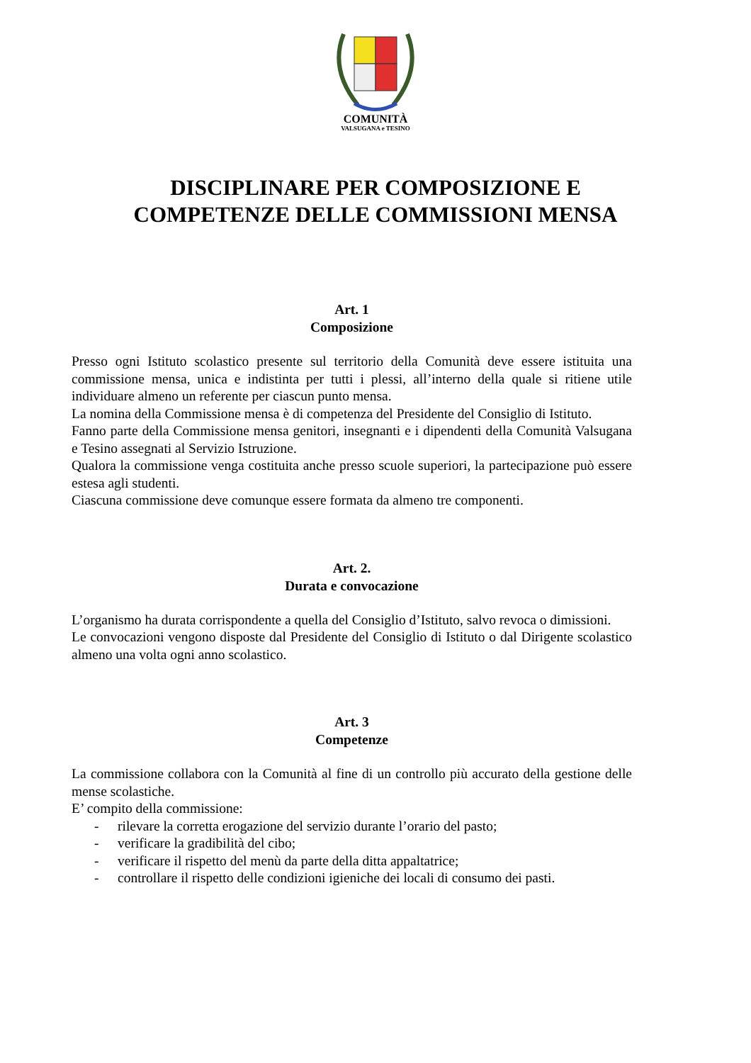COMUNITÀ
VALSUGANA e TESINO
DISCIPLINARE PER COMPOSIZIONE E
COMPETENZE DELLE COMMISSIONI MENSA
Art. 1
Composizione
Presso ogni Istituto scolastico presente sul territorio della Comunità deve essere istituita una commissione mensa, unica e indistinta per tutti i plessi, all’interno della quale si ritiene utile individuare almeno un referente per ciascun punto mensa.
La nomina della Commissione mensa è di competenza del Presidente del Consiglio di Istituto.
Fanno parte della Commissione mensa genitori, insegnanti e i dipendenti della Comunità Valsugana e Tesino assegnati al Servizio Istruzione.
Qualora la commissione venga costituita anche presso scuole superiori, la partecipazione può essere estesa agli studenti.
Ciascuna commissione deve comunque essere formata da almeno tre componenti.
Art. 2.
Durata e convocazione
L’organismo ha durata corrispondente a quella del Consiglio d’Istituto, salvo revoca o dimissioni.
Le convocazioni vengono disposte dal Presidente del Consiglio di Istituto o dal Dirigente scolastico almeno una volta ogni anno scolastico.
Art. 3
Competenze
La commissione collabora con la Comunità al fine di un controllo più accurato della gestione delle mense scolastiche.
E’ compito della commissione:
- rilevare la corretta erogazione del servizio durante l’orario del pasto;
- verificare la gradibilità del cibo;
- verificare il rispetto del menù da parte della ditta appaltatrice;
- controllare il rispetto delle condizioni igieniche dei locali di consumo dei pasti.